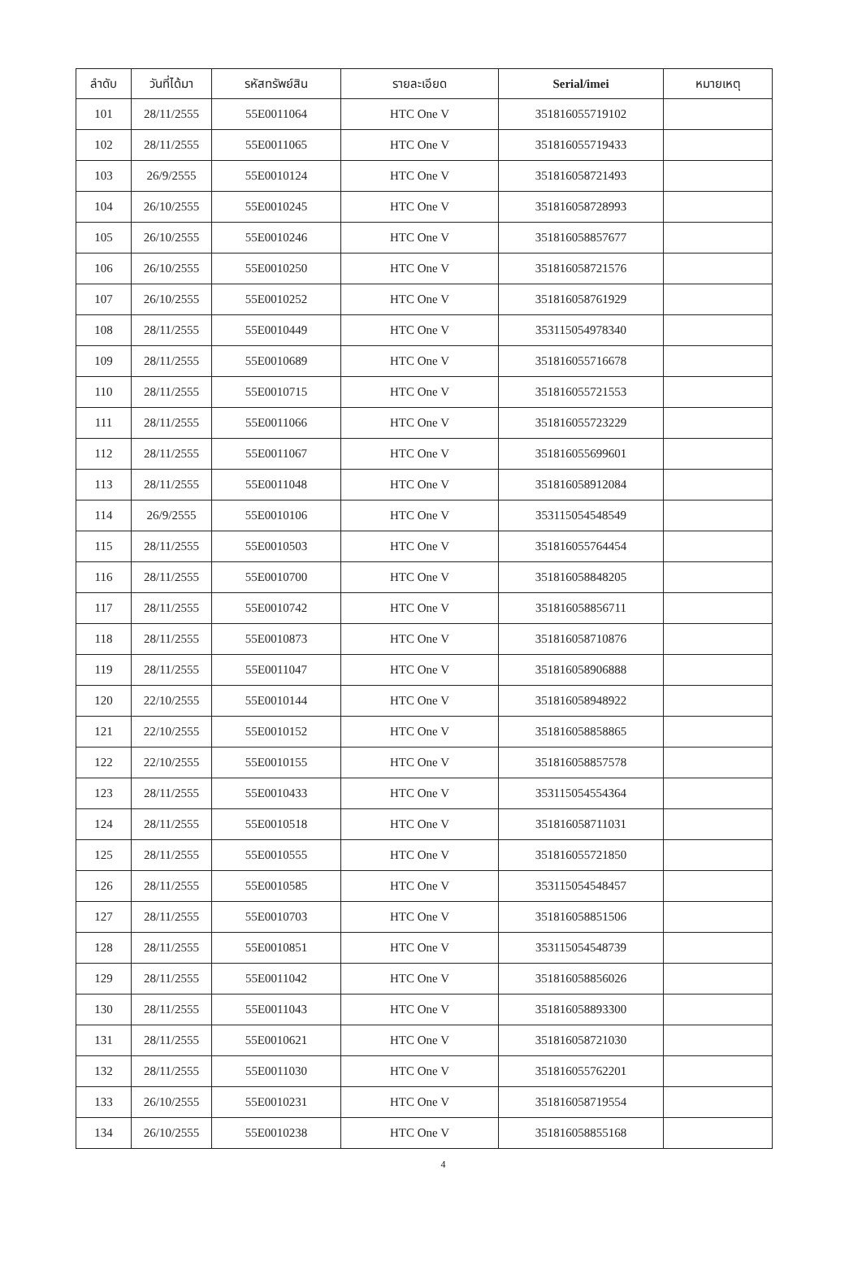| ลำดับ | วันที่ได้มา | รหัสทรัพย์สิน | รายละเอียด | Serial/imei | หมายเหตุ |
| --- | --- | --- | --- | --- | --- |
| 101 | 28/11/2555 | 55E0011064 | HTC One V | 351816055719102 | |
| 102 | 28/11/2555 | 55E0011065 | HTC One V | 351816055719433 | |
| 103 | 26/9/2555 | 55E0010124 | HTC One V | 351816058721493 | |
| 104 | 26/10/2555 | 55E0010245 | HTC One V | 351816058728993 | |
| 105 | 26/10/2555 | 55E0010246 | HTC One V | 351816058857677 | |
| 106 | 26/10/2555 | 55E0010250 | HTC One V | 351816058721576 | |
| 107 | 26/10/2555 | 55E0010252 | HTC One V | 351816058761929 | |
| 108 | 28/11/2555 | 55E0010449 | HTC One V | 353115054978340 | |
| 109 | 28/11/2555 | 55E0010689 | HTC One V | 351816055716678 | |
| 110 | 28/11/2555 | 55E0010715 | HTC One V | 351816055721553 | |
| 111 | 28/11/2555 | 55E0011066 | HTC One V | 351816055723229 | |
| 112 | 28/11/2555 | 55E0011067 | HTC One V | 351816055699601 | |
| 113 | 28/11/2555 | 55E0011048 | HTC One V | 351816058912084 | |
| 114 | 26/9/2555 | 55E0010106 | HTC One V | 353115054548549 | |
| 115 | 28/11/2555 | 55E0010503 | HTC One V | 351816055764454 | |
| 116 | 28/11/2555 | 55E0010700 | HTC One V | 351816058848205 | |
| 117 | 28/11/2555 | 55E0010742 | HTC One V | 351816058856711 | |
| 118 | 28/11/2555 | 55E0010873 | HTC One V | 351816058710876 | |
| 119 | 28/11/2555 | 55E0011047 | HTC One V | 351816058906888 | |
| 120 | 22/10/2555 | 55E0010144 | HTC One V | 351816058948922 | |
| 121 | 22/10/2555 | 55E0010152 | HTC One V | 351816058858865 | |
| 122 | 22/10/2555 | 55E0010155 | HTC One V | 351816058857578 | |
| 123 | 28/11/2555 | 55E0010433 | HTC One V | 353115054554364 | |
| 124 | 28/11/2555 | 55E0010518 | HTC One V | 351816058711031 | |
| 125 | 28/11/2555 | 55E0010555 | HTC One V | 351816055721850 | |
| 126 | 28/11/2555 | 55E0010585 | HTC One V | 353115054548457 | |
| 127 | 28/11/2555 | 55E0010703 | HTC One V | 351816058851506 | |
| 128 | 28/11/2555 | 55E0010851 | HTC One V | 353115054548739 | |
| 129 | 28/11/2555 | 55E0011042 | HTC One V | 351816058856026 | |
| 130 | 28/11/2555 | 55E0011043 | HTC One V | 351816058893300 | |
| 131 | 28/11/2555 | 55E0010621 | HTC One V | 351816058721030 | |
| 132 | 28/11/2555 | 55E0011030 | HTC One V | 351816055762201 | |
| 133 | 26/10/2555 | 55E0010231 | HTC One V | 351816058719554 | |
| 134 | 26/10/2555 | 55E0010238 | HTC One V | 351816058855168 | |
4